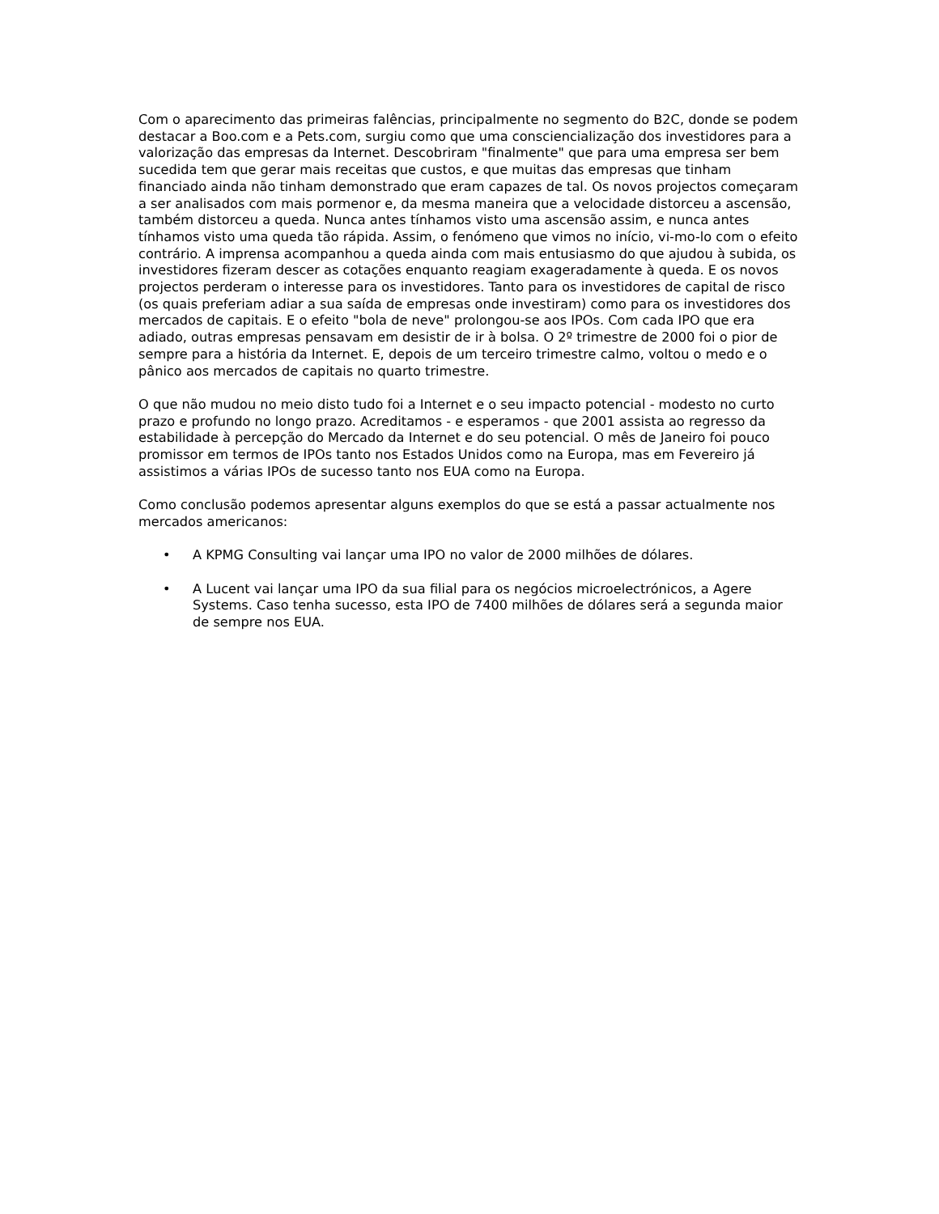Com o aparecimento das primeiras falências, principalmente no segmento do B2C, donde se podem destacar a Boo.com e a Pets.com, surgiu como que uma consciencialização dos investidores para a valorização das empresas da Internet. Descobriram "finalmente" que para uma empresa ser bem sucedida tem que gerar mais receitas que custos, e que muitas das empresas que tinham financiado ainda não tinham demonstrado que eram capazes de tal. Os novos projectos começaram a ser analisados com mais pormenor e, da mesma maneira que a velocidade distorceu a ascensão, também distorceu a queda. Nunca antes tínhamos visto uma ascensão assim, e nunca antes tínhamos visto uma queda tão rápida. Assim, o fenómeno que vimos no início, vi-mo-lo com o efeito contrário. A imprensa acompanhou a queda ainda com mais entusiasmo do que ajudou à subida, os investidores fizeram descer as cotações enquanto reagiam exageradamente à queda. E os novos projectos perderam o interesse para os investidores. Tanto para os investidores de capital de risco (os quais preferiam adiar a sua saída de empresas onde investiram) como para os investidores dos mercados de capitais. E o efeito "bola de neve" prolongou-se aos IPOs. Com cada IPO que era adiado, outras empresas pensavam em desistir de ir à bolsa. O 2º trimestre de 2000 foi o pior de sempre para a história da Internet. E, depois de um terceiro trimestre calmo, voltou o medo e o pânico aos mercados de capitais no quarto trimestre.
O que não mudou no meio disto tudo foi a Internet e o seu impacto potencial - modesto no curto prazo e profundo no longo prazo. Acreditamos - e esperamos - que 2001 assista ao regresso da estabilidade à percepção do Mercado da Internet e do seu potencial. O mês de Janeiro foi pouco promissor em termos de IPOs tanto nos Estados Unidos como na Europa, mas em Fevereiro já assistimos a várias IPOs de sucesso tanto nos EUA como na Europa.
Como conclusão podemos apresentar alguns exemplos do que se está a passar actualmente nos mercados americanos:
• A KPMG Consulting vai lançar uma IPO no valor de 2000 milhões de dólares.
• A Lucent vai lançar uma IPO da sua filial para os negócios microelectrónicos, a Agere Systems. Caso tenha sucesso, esta IPO de 7400 milhões de dólares será a segunda maior de sempre nos EUA.